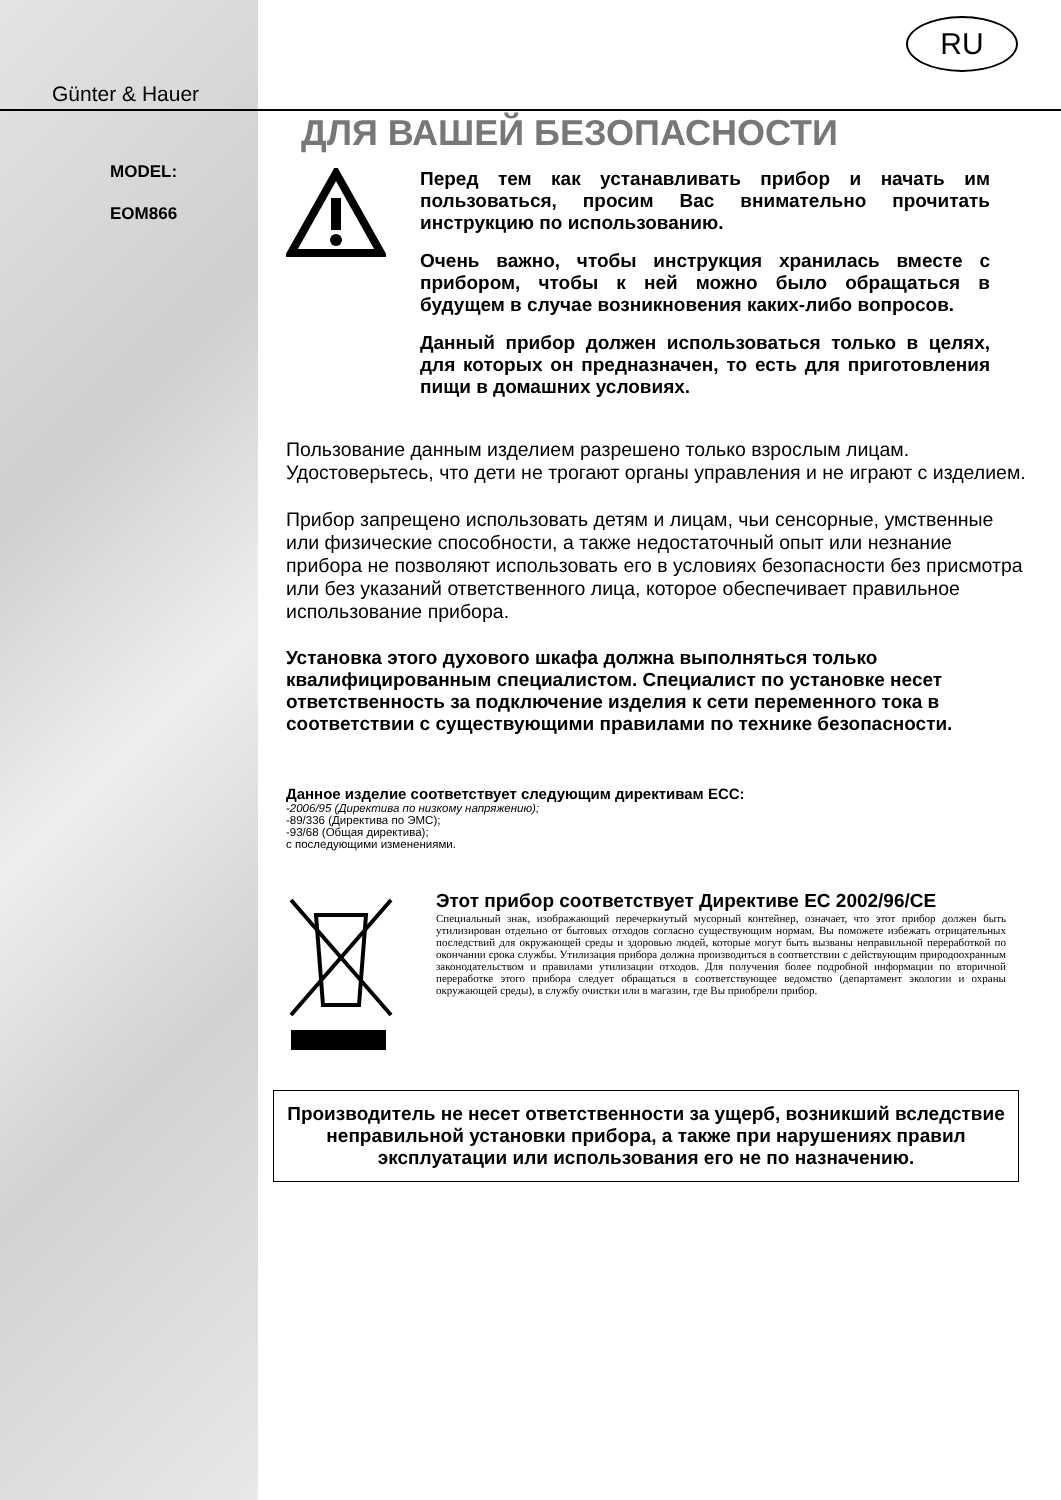Günter & Hauer
MODEL:
EOM866
RU
ДЛЯ ВАШЕЙ БЕЗОПАСНОСТИ
Перед тем как устанавливать прибор и начать им пользоваться, просим Вас внимательно прочитать инструкцию по использованию.
Очень важно, чтобы инструкция хранилась вместе с прибором, чтобы к ней можно было обращаться в будущем в случае возникновения каких-либо вопросов.
Данный прибор должен использоваться только в целях, для которых он предназначен, то есть для приготовления пищи в домашних условиях.
Пользование данным изделием разрешено только взрослым лицам. Удостоверьтесь, что дети не трогают органы управления и не играют с изделием.
Прибор запрещено использовать детям и лицам, чьи сенсорные, умственные или физические способности, а также недостаточный опыт или незнание прибора не позволяют использовать его в условиях безопасности без присмотра или без указаний ответственного лица, которое обеспечивает правильное использование прибора.
Установка этого духового шкафа должна выполняться только квалифицированным специалистом. Специалист по установке несет ответственность за подключение изделия к сети переменного тока в соответствии с существующими правилами по технике безопасности.
Данное изделие соответствует следующим директивам ECC:
-2006/95 (Директива по низкому напряжению);
-89/336 (Директива по ЭМС);
-93/68 (Общая директива);
с последующими изменениями.
Этот прибор соответствует Директиве ЕС 2002/96/CE
Специальный знак, изображающий перечеркнутый мусорный контейнер, означает, что этот прибор должен быть утилизирован отдельно от бытовых отходов согласно существующим нормам. Вы поможете избежать отрицательных последствий для окружающей среды и здоровью людей, которые могут быть вызваны неправильной переработкой по окончании срока службы. Утилизация прибора должна производиться в соответствии с действующим природоохранным законодательством и правилами утилизации отходов. Для получения более подробной информации по вторичной переработке этого прибора следует обращаться в соответствующее ведомство (департамент экологии и охраны окружающей среды), в службу очистки или в магазин, где Вы приобрели прибор.
Производитель не несет ответственности за ущерб, возникший вследствие неправильной установки прибора, а также при нарушениях правил эксплуатации или использования его не по назначению.